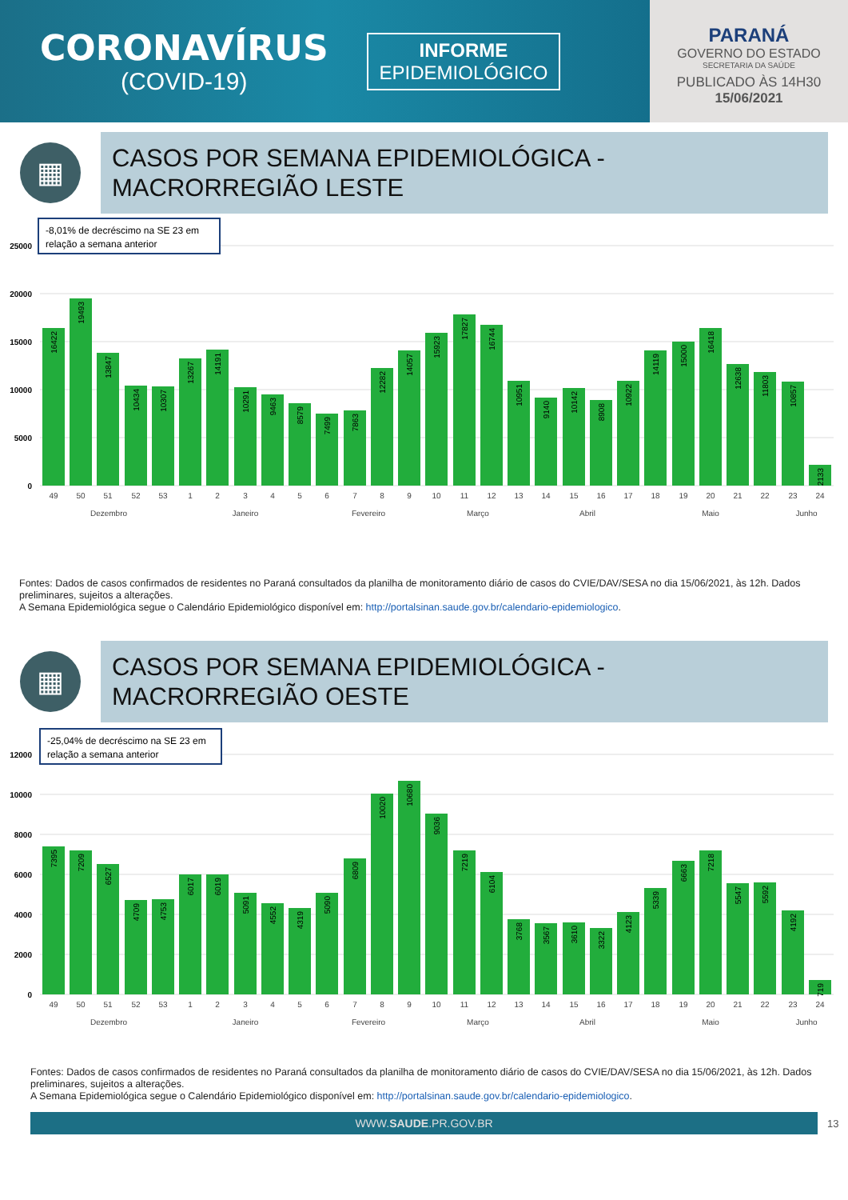CORONAVÍRUS
(COVID-19)
INFORME
EPIDEMIOLÓGICO
PARANÁ
GOVERNO DO ESTADO
SECRETARIA DA SAÚDE
PUBLICADO ÀS 14H30
15/06/2021
▦
CASOS POR SEMANA EPIDEMIOLÓGICA -
MACRORREGIÃO LESTE
25000
20000
15000
10000
5000
0
-8,01% de decréscimo na SE 23 em
relação a semana anterior
16422
19493
13847
10434
10307
13267
14191
10291
9463
8579
7499
7863
12282
14057
15923
17827
16744
10951
9140
10142
8908
10922
14119
15000
16418
12638
11803
10857
2133
49
50
51
52
53
1
2
3
4
5
6
7
8
9
10
11
12
13
14
15
16
17
18
19
20
21
22
23
24
Dezembro
Janeiro
Fevereiro
Março
Abril
Maio
Junho
Fontes: Dados de casos confirmados de residentes no Paraná consultados da planilha de monitoramento diário de casos do CVIE/DAV/SESA no dia 15/06/2021, às 12h. Dados preliminares, sujeitos a alterações.
A Semana Epidemiológica segue o Calendário Epidemiológico disponível em: http://portalsinan.saude.gov.br/calendario-epidemiologico.
▦
CASOS POR SEMANA EPIDEMIOLÓGICA -
MACRORREGIÃO OESTE
12000
10000
8000
6000
4000
2000
0
-25,04% de decréscimo na SE 23 em
relação a semana anterior
7395
7209
6527
4709
4753
6017
6019
5091
4552
4319
5090
6809
10020
10680
9036
7219
6104
3768
3567
3610
3322
4123
5339
6663
7218
5547
5592
4192
719
49
50
51
52
53
1
2
3
4
5
6
7
8
9
10
11
12
13
14
15
16
17
18
19
20
21
22
23
24
Dezembro
Janeiro
Fevereiro
Março
Abril
Maio
Junho
Fontes: Dados de casos confirmados de residentes no Paraná consultados da planilha de monitoramento diário de casos do CVIE/DAV/SESA no dia 15/06/2021, às 12h. Dados preliminares, sujeitos a alterações.
A Semana Epidemiológica segue o Calendário Epidemiológico disponível em: http://portalsinan.saude.gov.br/calendario-epidemiologico.
WWW.SAUDE.PR.GOV.BR
13